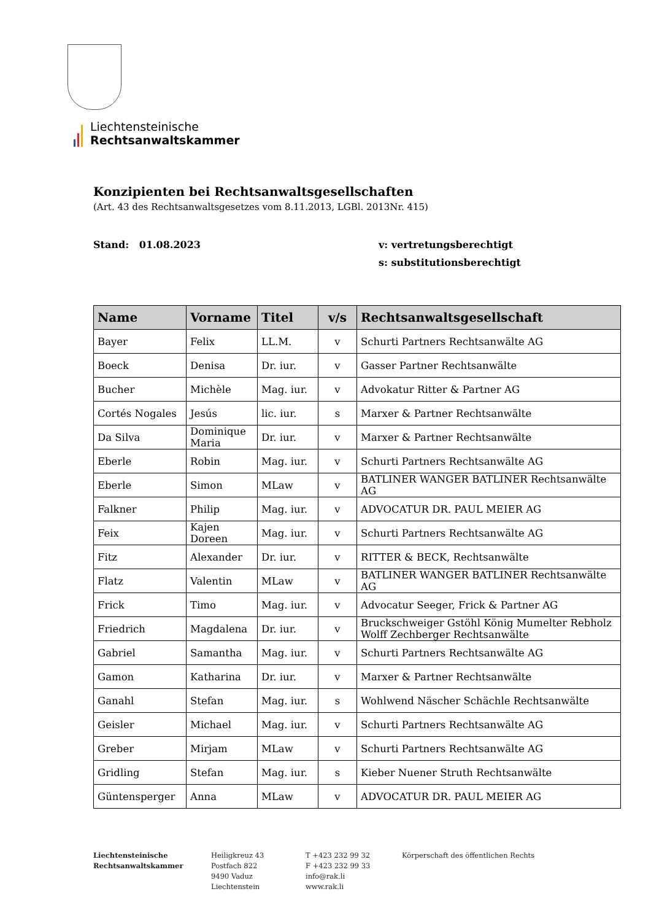Liechtensteinische
Rechtsanwaltskammer
Konzipienten bei Rechtsanwaltsgesellschaften
(Art. 43 des Rechtsanwaltsgesetzes vom 8.11.2013, LGBl. 2013Nr. 415)
Stand: 01.08.2023 v: vertretungsberechtigt
s: substitutionsberechtigt
| Name | Vorname | Titel | v/s | Rechtsanwaltsgesellschaft |
| --- | --- | --- | --- | --- |
| Bayer | Felix | LL.M. | v | Schurti Partners Rechtsanwälte AG |
| Boeck | Denisa | Dr. iur. | v | Gasser Partner Rechtsanwälte |
| Bucher | Michèle | Mag. iur. | v | Advokatur Ritter & Partner AG |
| Cortés Nogales | Jesús | lic. iur. | s | Marxer & Partner Rechtsanwälte |
| Da Silva | Dominique Maria | Dr. iur. | v | Marxer & Partner Rechtsanwälte |
| Eberle | Robin | Mag. iur. | v | Schurti Partners Rechtsanwälte AG |
| Eberle | Simon | MLaw | v | BATLINER WANGER BATLINER Rechtsanwälte AG |
| Falkner | Philip | Mag. iur. | v | ADVOCATUR DR. PAUL MEIER AG |
| Feix | Kajen Doreen | Mag. iur. | v | Schurti Partners Rechtsanwälte AG |
| Fitz | Alexander | Dr. iur. | v | RITTER & BECK, Rechtsanwälte |
| Flatz | Valentin | MLaw | v | BATLINER WANGER BATLINER Rechtsanwälte AG |
| Frick | Timo | Mag. iur. | v | Advocatur Seeger, Frick & Partner AG |
| Friedrich | Magdalena | Dr. iur. | v | Bruckschweiger Gstöhl König Mumelter Rebholz Wolff Zechberger Rechtsanwälte |
| Gabriel | Samantha | Mag. iur. | v | Schurti Partners Rechtsanwälte AG |
| Gamon | Katharina | Dr. iur. | v | Marxer & Partner Rechtsanwälte |
| Ganahl | Stefan | Mag. iur. | s | Wohlwend Näscher Schächle Rechtsanwälte |
| Geisler | Michael | Mag. iur. | v | Schurti Partners Rechtsanwälte AG |
| Greber | Mirjam | MLaw | v | Schurti Partners Rechtsanwälte AG |
| Gridling | Stefan | Mag. iur. | s | Kieber Nuener Struth Rechtsanwälte |
| Güntensperger | Anna | MLaw | v | ADVOCATUR DR. PAUL MEIER AG |
Liechtensteinische
Rechtsanwaltskammer
Heiligkreuz 43
Postfach 822
9490 Vaduz
Liechtenstein
T +423 232 99 32
F +423 232 99 33
info@rak.li
www.rak.li
Körperschaft des öffentlichen Rechts